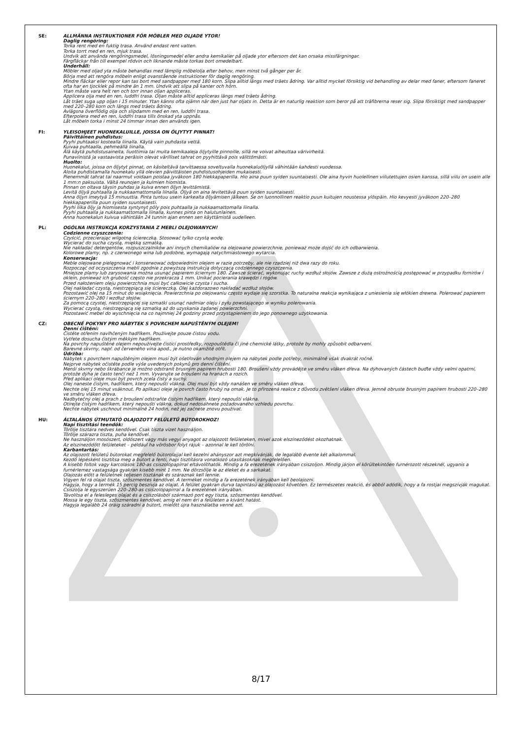SE: ALLMÄNNA INSTRUKTIONER FÖR MÖBLER MED OLJADE YTOR!
Daglig rengöring:
Torka rent med en fuktig trasa. Använd endast rent vatten.
Torka torrt med en ren, mjuk trasa.
Undvik att använda rengöringsmedel, lösningsmedel eller andra kemikalier på oljade ytor eftersom det kan orsaka missfärgningar.
Färgfläckar från till exempel rödvin och liknande måste torkas bort omedelbart.
Underhåll:
Möbler med oljad yta måste behandlas med lämplig möbelolja efter behov, men minst två gånger per år.
Börja med att rengöra möbeln enligt ovanstående instruktioner för daglig rengöring.
Mindre fläckar eller repor kan tas bort med sandpapper med 180 korn. Slipa alltid längs med träets ådring. Var alltid mycket försiktig vid behandling av delar med faner, eftersom faneret ofta har en tjocklek på mindre än 1 mm. Undvik att slipa på kanter och hörn.
Ytan måste vara helt ren och torr innan oljan appliceras.
Applicera olja med en ren, luddfri trasa. Oljan måste alltid appliceras längs med träets ådring.
Låt träet suga upp oljan i 15 minuter. Ytan känns ofta ojämn när den just har oljats in. Detta är en naturlig reaktion som beror på att träfibrerna reser sig. Slipa försiktigt med sandpapper med 220–280 korn och längs med träets ådring.
Avlägsna överflödig olja och slipdamm med en ren, luddfri trasa.
Efterpolera med en ren, luddfri trasa tills önskad yta uppnås.
Låt möbeln torka i minst 24 timmar innan den används igen.
FI: YLEISOHJEET HUONEKALUILLE, JOISSA ON ÖLJYTYT PINNAT!
Päivittäinen puhdistus:
Pyyhi puhtaaksi kostealla liinalla. Käytä vain puhdasta vettä.
Kuivaa puhtaalla, pehmeällä liinalla.
Älä käytä puhdistusaineita, liuottimia tai muita kemikaaleja öljytyille pinnoille, sillä ne voivat aiheuttaa värivirheitä.
Punaviinistä ja vastaavista peräisin olevat värilliset tahrat on pyyhittävä pois välittömästi.
Huolto:
Huonekalut, joissa on öljytyt pinnat, on käsiteltävä tarvittaessa soveltuvalla huonekaluöljyllä vähintään kahdesti vuodessa.
Aloita puhdistamalla huonekalu yllä olevien päivittäisten puhdistusohjeiden mukaisesti.
Pienemmät tahrat tai naarmut voidaan poistaa jyväkoon 180 hiekkapaperilla. Hio aina puun syiden suuntaisesti. Ole aina hyvin huolellinen viilutettujen osien kanssa, sillä viilu on usein alle 1 mm:n paksuista. Vältä reunojen ja kulmien hiomista.
Pinnan on oltava täysin puhdas ja kuiva ennen öljyn levittämistä.
Levitä öljyä puhtaalla ja nukkaamattomalla liinalla. Öljyä on aina levitettävä puun syiden suuntaisesti.
Anna öljyn imeytyä 15 minuuttia. Pinta tuntuu usein karkealta öljyämisen jälkeen. Se on luonnollinen reaktio puun kuitujen noustessa ylöspäin. Hio kevyesti jyväkoon 220–280 hiekkapaperilla puun syiden suuntaisesti.
Pyyhi liika öljy ja hiomisesta syntynyt pöly pois puhtaalla ja nukkaamattomalla liinalla.
Pyyhi puhtaalla ja nukkaamattomalla liinalla, kunnes pinta on halutunlainen.
Anna huonekalun kuivua vähintään 24 tunnin ajan ennen sen käyttämistä uudelleen.
PL: OGÓLNA INSTRUKCJA KORZYSTANIA Z MEBLI OLEJOWANYCH!
Codzienne czyszczenie:
Czyścić, przecierając wilgotną ściereczką. Stosować tylko czystą wodę.
Wycierać do sucha czystą, miękką szmatką.
Nie nakładać detergentów, rozpuszczalników ani innych chemikaliów na olejowane powierzchnie, ponieważ może dojść do ich odbarwienia.
Kolorowe plamy, np. z czerwonego wina lub podobne, wymagają natychmiastowego wytarcia.
Konserwacja:
Meble olejowane pielęgnować i konserwować odpowiednim olejem w razie potrzeby, ale nie rzadziej niż dwa razy do roku.
Rozpocząć od oczyszczenia mebli zgodnie z powyższą instrukcją dotyczącą codziennego czyszczenia.
Mniejsze plamy lub zarysowania można usunąć papierem ściernym 180. Zawsze ścierać, wykonując ruchy wzdłuż słojów. Zawsze z dużą ostrożnością postępować w przypadku fornirów i oklein, ponieważ ich grubość często nie przekracza 1 mm. Unikać pocierania krawędzi i rogów.
Przed nałożeniem oleju powierzchnia musi być całkowicie czysta i sucha.
Olej nakładać czystą, niestrzępiącą się ściereczką. Olej każdorazowo nakładać wzdłuż słojów.
Pozostawić olej na 15 minut do wsiąknięcia. Powierzchnia po olejowaniu często wydaje się szorstka. To naturalna reakcja wynikająca z uniesienia się włókien drewna. Polerować papierem ściernym 220–280 i wzdłuż słojów.
Za pomocą czystej, niestrzępiącej się szmatki usunąć nadmiar oleju i pyłu powstającego w wyniku polerowania.
Wycierać czystą, niestrzępiącą się szmatką aż do uzyskania żądanej powierzchni.
Pozostawić mebel do wyschnięcia na co najmniej 24 godziny przed przystąpieniem do jego ponownego użytkowania.
CZ: OBECNÉ POKYNY PRO NÁBYTEK S POVRCHEM NAPUŠTĚNÝM OLEJEM!
Denní čištění:
Čistěte otřením navlhčeným hadříkem. Používejte pouze čistou vodu.
Vytřete dosucha čistým měkkým hadříkem.
Na povrchy napuštěné olejem nepoužívejte čisticí prostředky, rozpouštědla či jiné chemické látky, protože by mohly způsobit odbarvení.
Barevné skvrny, např. od červeného vína apod., je nutno okamžitě otřít.
Údržba:
Nábytek s povrchem napuštěným olejem musí být ošetřován vhodným olejem na nábytek podle potřeby, minimálně však dvakrát ročně.
Nejprve nábytek očistěte podle výše uvedených pokynů pro denní čištění.
Menší skvrny nebo škrábance je možno odstranit brusným papírem hrubosti 180. Broušení vždy provádějte ve směru vláken dřeva. Na dýhovaných částech buďte vždy velmi opatrní, protože dýha je často tenčí než 1 mm. Vyvarujte se broušení na hranách a rozích.
Před aplikací oleje musí být povrch zcela čistý a suchý.
Olej naneste čistým, hadříkem, který nepouští vlákna. Olej musí být vždy nanášen ve směru vláken dřeva.
Nechte olej 15 minut vsáknout. Po aplikaci oleje je povrch často hrubý na omak. Je to přirozená reakce z důvodu zvětšení vláken dřeva. Jemně obruste brusným papírem hrubosti 220–280 ve směru vláken dřeva.
Nadbytečný olej a prach z broušení odstraňte čistým hadříkem, který nepouští vlákna.
Otírejte čistým hadříkem, který nepouští vlákna, dokud nedosáhnete požadovaného vzhledu povrchu.
Nechte nábytek uschnout minimálně 24 hodin, než jej začnete znovu používat.
HU: ÁLTALÁNOS ÚTMUTATÓ OLAJOZOTT FELÜLETŰ BÚTOROKHOZ!
Napi tisztítási teendők:
Törölje tisztára nedves kendővel. Csak tiszta vizet használjon.
Törölje szárazra tiszta, puha kendővel.
Ne használjon mosószert, oldószert vagy más vegyi anyagot az olajozott felületeken, mivel azok elszíneződést okozhatnak.
Az elszíneződött felületeket – például ha vörösbor folyt rájuk – azonnal le kell törölni.
Karbantartás:
Az olajozott felületű bútorokat megfelelő bútorolajjal kell kezelni ahányszor azt megkívánják, de legalább évente két alkalommal.
Kezdő lépésként tisztítsa meg a bútort a fenti, napi tisztításra vonatkozó utasításoknak megfelelően.
A kisebb foltok vagy karcolások 180-as csiszolópapírral eltávolíthatók. Mindig a fa erezetének irányában csiszoljon. Mindig járjon el körültekintően furnérozott részeknél, ugyanis a furnérlemez vastagsága gyakran kisebb mint 1 mm. Ne dörzsölje le az éleket és a sarkakat.
Olajozás előtt a felületnek teljesen tisztának és száraznak kell lennie.
Vigyen fel rá olajat tiszta, szöszmentes kendővel. A terméket mindig a fa erezetének irányában kell beolajozni.
Hagyja, hogy a termék 15 percig beszívja az olajat. A felület gyakran durva tapintású az olajozást követően. Ez természetes reakció, és abból adódik, hogy a fa rostjai megszívják magukat. Csiszolja le egyszerűen 220–280-as csiszolópapírral a fa erezetének irányában.
Távolítsa el a felesleges olajat és a csiszolásból származó port egy tiszta, szöszmentes kendővel.
Mossa le egy tiszta, szöszmentes kendővel, amíg el nem éri a felületen a kívánt hatást.
Hagyja legalább 24 óráig száradni a bútort, mielőtt újra használatba venné azt.
8/17